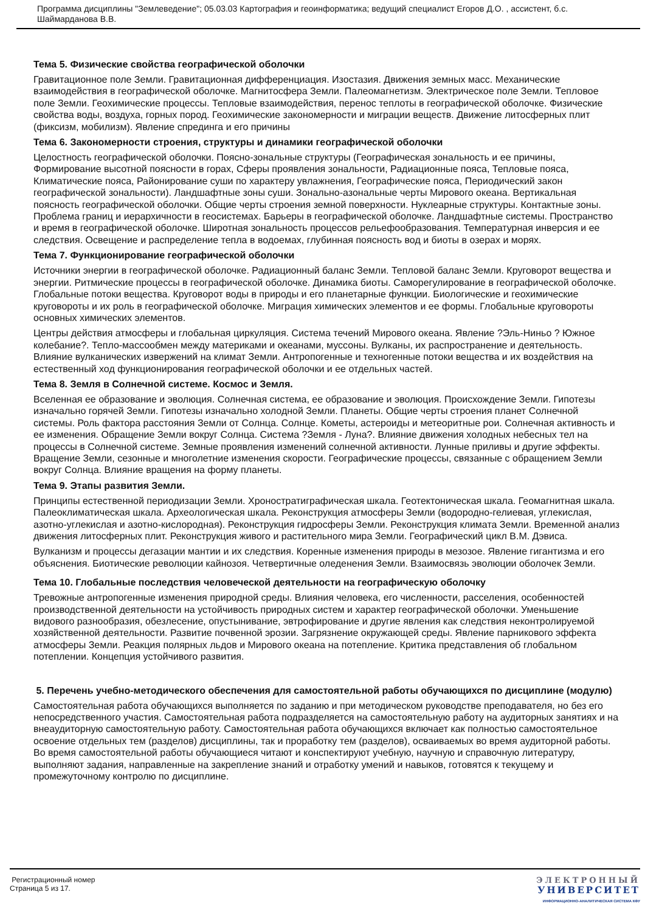Программа дисциплины "Землеведение"; 05.03.03 Картография и геоинформатика; ведущий специалист Егоров Д.О. , ассистент, б.с. Шаймарданова В.В.
Тема 5. Физические свойства географической оболочки
Гравитационное поле Земли. Гравитационная дифференциация. Изостазия. Движения земных масс. Механические взаимодействия в географической оболочке. Магнитосфера Земли. Палеомагнетизм. Электрическое поле Земли. Тепловое поле Земли. Геохимические процессы. Тепловые взаимодействия, перенос теплоты в географической оболочке. Физические свойства воды, воздуха, горных пород. Геохимические закономерности и миграции веществ. Движение литосферных плит (фиксизм, мобилизм). Явление спрединга и его причины
Тема 6. Закономерности строения, структуры и динамики географической оболочки
Целостность географической оболочки. Поясно-зональные структуры (Географическая зональность и ее причины, Формирование высотной поясности в горах, Сферы проявления зональности, Радиационные пояса, Тепловые пояса, Климатические пояса, Районирование суши по характеру увлажнения, Географические пояса, Периодический закон географической зональности). Ландшафтные зоны суши. Зонально-азональные черты Мирового океана. Вертикальная поясность географической оболочки. Общие черты строения земной поверхности. Нуклеарные структуры. Контактные зоны. Проблема границ и иерархичности в геосистемах. Барьеры в географической оболочке. Ландшафтные системы. Пространство и время в географической оболочке. Широтная зональность процессов рельефообразования. Температурная инверсия и ее следствия. Освещение и распределение тепла в водоемах, глубинная поясность вод и биоты в озерах и морях.
Тема 7. Функционирование географической оболочки
Источники энергии в географической оболочке. Радиационный баланс Земли. Тепловой баланс Земли. Круговорот вещества и энергии. Ритмические процессы в географической оболочке. Динамика биоты. Саморегулирование в географической оболочке. Глобальные потоки вещества. Круговорот воды в природы и его планетарные функции. Биологические и геохимические круговороты и их роль в географической оболочке. Миграция химических элементов и ее формы. Глобальные круговороты основных химических элементов.
Центры действия атмосферы и глобальная циркуляция. Система течений Мирового океана. Явление ?Эль-Ниньо ? Южное колебание?. Тепло-массообмен между материками и океанами, муссоны. Вулканы, их распространение и деятельность. Влияние вулканических извержений на климат Земли. Антропогенные и техногенные потоки вещества и их воздействия на естественный ход функционирования географической оболочки и ее отдельных частей.
Тема 8. Земля в Солнечной системе. Космос и Земля.
Вселенная ее образование и эволюция. Солнечная система, ее образование и эволюция. Происхождение Земли. Гипотезы изначально горячей Земли. Гипотезы изначально холодной Земли. Планеты. Общие черты строения планет Солнечной системы. Роль фактора расстояния Земли от Солнца. Солнце. Кометы, астероиды и метеоритные рои. Солнечная активность и ее изменения. Обращение Земли вокруг Солнца. Система ?Земля - Луна?. Влияние движения холодных небесных тел на процессы в Солнечной системе. Земные проявления изменений солнечной активности. Лунные приливы и другие эффекты. Вращение Земли, сезонные и многолетние изменения скорости. Географические процессы, связанные с обращением Земли вокруг Солнца. Влияние вращения на форму планеты.
Тема 9. Этапы развития Земли.
Принципы естественной периодизации Земли. Хроностратиграфическая шкала. Геотектоническая шкала. Геомагнитная шкала. Палеоклиматическая шкала. Археологическая шкала. Реконструкция атмосферы Земли (водородно-гелиевая, углекислая, азотно-углекислая и азотно-кислородная). Реконструкция гидросферы Земли. Реконструкция климата Земли. Временной анализ движения литосферных плит. Реконструкция живого и растительного мира Земли. Географический цикл В.М. Дэвиса.
Вулканизм и процессы дегазации мантии и их следствия. Коренные изменения природы в мезозое. Явление гигантизма и его объяснения. Биотические революции кайнозоя. Четвертичные оледенения Земли. Взаимосвязь эволюции оболочек Земли.
Тема 10. Глобальные последствия человеческой деятельности на географическую оболочку
Тревожные антропогенные изменения природной среды. Влияния человека, его численности, расселения, особенностей производственной деятельности на устойчивость природных систем и характер географической оболочки. Уменьшение видового разнообразия, обезлесение, опустынивание, эвтрофирование и другие явления как следствия неконтролируемой хозяйственной деятельности. Развитие почвенной эрозии. Загрязнение окружающей среды. Явление парникового эффекта атмосферы Земли. Реакция полярных льдов и Мирового океана на потепление. Критика представления об глобальном потеплении. Концепция устойчивого развития.
5. Перечень учебно-методического обеспечения для самостоятельной работы обучающихся по дисциплине (модулю)
Самостоятельная работа обучающихся выполняется по заданию и при методическом руководстве преподавателя, но без его непосредственного участия. Самостоятельная работа подразделяется на самостоятельную работу на аудиторных занятиях и на внеаудиторную самостоятельную работу. Самостоятельная работа обучающихся включает как полностью самостоятельное освоение отдельных тем (разделов) дисциплины, так и проработку тем (разделов), осваиваемых во время аудиторной работы. Во время самостоятельной работы обучающиеся читают и конспектируют учебную, научную и справочную литературу, выполняют задания, направленные на закрепление знаний и отработку умений и навыков, готовятся к текущему и промежуточному контролю по дисциплине.
Регистрационный номер
Страница 5 из 17.
ЭЛЕКТРОННЫЙ
УНИВЕРСИТЕТ
ИНФОРМАЦИОННО-АНАЛИТИЧЕСКАЯ СИСТЕМА КФУ